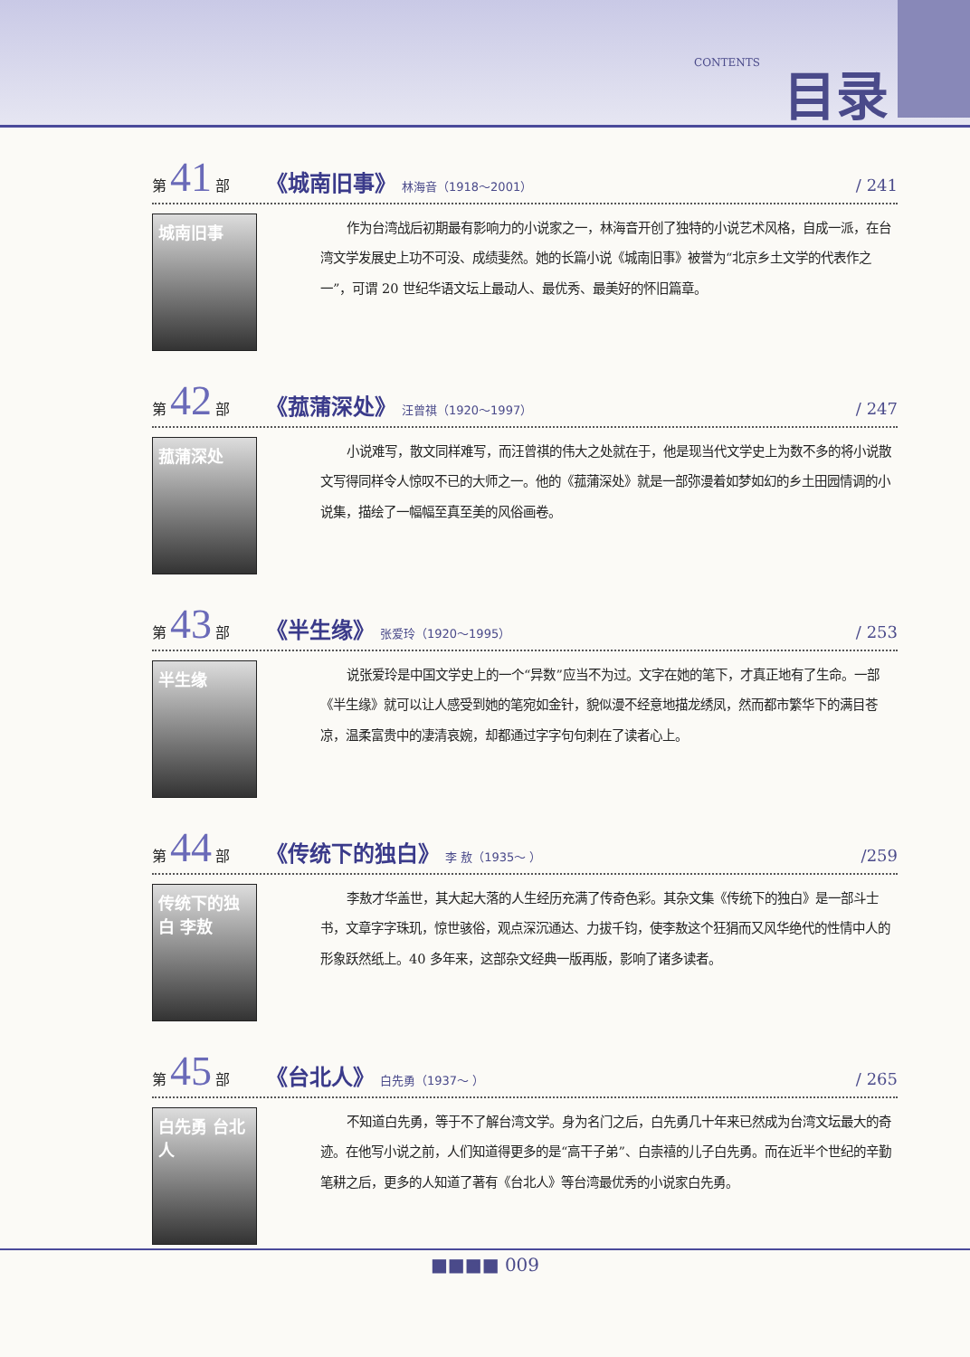CONTENTS 目录
第 41 部 《城南旧事》 林海音（1918～2001） / 241
城南旧事
作为台湾战后初期最有影响力的小说家之一，林海音开创了独特的小说艺术风格，自成一派，在台湾文学发展史上功不可没、成绩斐然。她的长篇小说《城南旧事》被誉为“北京乡土文学的代表作之一”，可谓 20 世纪华语文坛上最动人、最优秀、最美好的怀旧篇章。
第 42 部 《菰蒲深处》 汪曾祺（1920～1997） / 247
菰蒲深处
小说难写，散文同样难写，而汪曾祺的伟大之处就在于，他是现当代文学史上为数不多的将小说散文写得同样令人惊叹不已的大师之一。他的《菰蒲深处》就是一部弥漫着如梦如幻的乡土田园情调的小说集，描绘了一幅幅至真至美的风俗画卷。
第 43 部 《半生缘》 张爱玲（1920～1995） / 253
半生缘
说张爱玲是中国文学史上的一个“异数”应当不为过。文字在她的笔下，才真正地有了生命。一部《半生缘》就可以让人感受到她的笔宛如金针，貌似漫不经意地描龙绣凤，然而都市繁华下的满目苍凉，温柔富贵中的凄清哀婉，却都通过字字句句刺在了读者心上。
第 44 部 《传统下的独白》 李 敖（1935～ ） /259
传统下的独白 李敖
李敖才华盖世，其大起大落的人生经历充满了传奇色彩。其杂文集《传统下的独白》是一部斗士书，文章字字珠玑，惊世骇俗，观点深沉通达、力拔千钧，使李敖这个狂狷而又风华绝代的性情中人的形象跃然纸上。40 多年来，这部杂文经典一版再版，影响了诸多读者。
第 45 部 《台北人》 白先勇（1937～ ） / 265
白先勇 台北人
不知道白先勇，等于不了解台湾文学。身为名门之后，白先勇几十年来已然成为台湾文坛最大的奇迹。在他写小说之前，人们知道得更多的是“高干子弟”、白崇禧的儿子白先勇。而在近半个世纪的辛勤笔耕之后，更多的人知道了著有《台北人》等台湾最优秀的小说家白先勇。
■■■■ 009